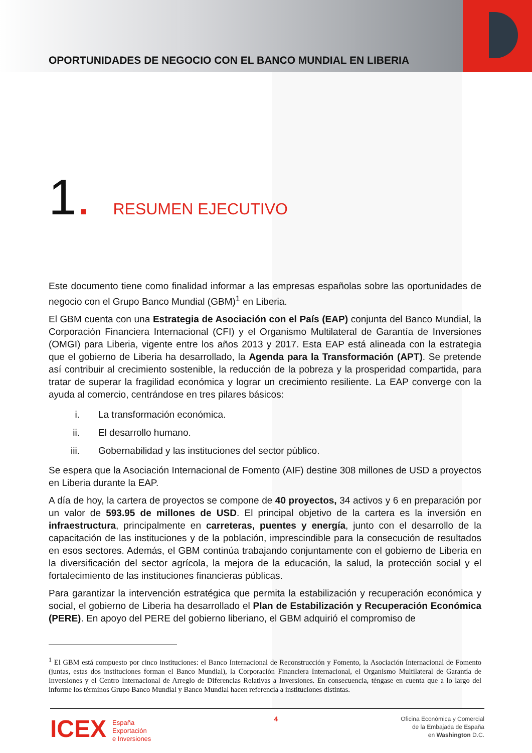OPORTUNIDADES DE NEGOCIO CON EL BANCO MUNDIAL EN LIBERIA
1.
RESUMEN EJECUTIVO
Este documento tiene como finalidad informar a las empresas españolas sobre las oportunidades de negocio con el Grupo Banco Mundial (GBM)<sup>1</sup> en Liberia.
El GBM cuenta con una Estrategia de Asociación con el País (EAP) conjunta del Banco Mundial, la Corporación Financiera Internacional (CFI) y el Organismo Multilateral de Garantía de Inversiones (OMGI) para Liberia, vigente entre los años 2013 y 2017. Esta EAP está alineada con la estrategia que el gobierno de Liberia ha desarrollado, la Agenda para la Transformación (APT). Se pretende así contribuir al crecimiento sostenible, la reducción de la pobreza y la prosperidad compartida, para tratar de superar la fragilidad económica y lograr un crecimiento resiliente. La EAP converge con la ayuda al comercio, centrándose en tres pilares básicos:
i. La transformación económica.
ii. El desarrollo humano.
iii. Gobernabilidad y las instituciones del sector público.
Se espera que la Asociación Internacional de Fomento (AIF) destine 308 millones de USD a proyectos en Liberia durante la EAP.
A día de hoy, la cartera de proyectos se compone de 40 proyectos, 34 activos y 6 en preparación por un valor de 593.95 de millones de USD. El principal objetivo de la cartera es la inversión en infraestructura, principalmente en carreteras, puentes y energía, junto con el desarrollo de la capacitación de las instituciones y de la población, imprescindible para la consecución de resultados en esos sectores. Además, el GBM continúa trabajando conjuntamente con el gobierno de Liberia en la diversificación del sector agrícola, la mejora de la educación, la salud, la protección social y el fortalecimiento de las instituciones financieras públicas.
Para garantizar la intervención estratégica que permita la estabilización y recuperación económica y social, el gobierno de Liberia ha desarrollado el Plan de Estabilización y Recuperación Económica (PERE). En apoyo del PERE del gobierno liberiano, el GBM adquirió el compromiso de
<sup>1</sup> El GBM está compuesto por cinco instituciones: el Banco Internacional de Reconstrucción y Fomento, la Asociación Internacional de Fomento (juntas, estas dos instituciones forman el Banco Mundial), la Corporación Financiera Internacional, el Organismo Multilateral de Garantía de Inversiones y el Centro Internacional de Arreglo de Diferencias Relativas a Inversiones. En consecuencia, téngase en cuenta que a lo largo del informe los términos Grupo Banco Mundial y Banco Mundial hacen referencia a instituciones distintas.
ICEX
España
Exportación
e Inversiones
4
Oficina Económica y Comercial
de la Embajada de España
en Washington D.C.